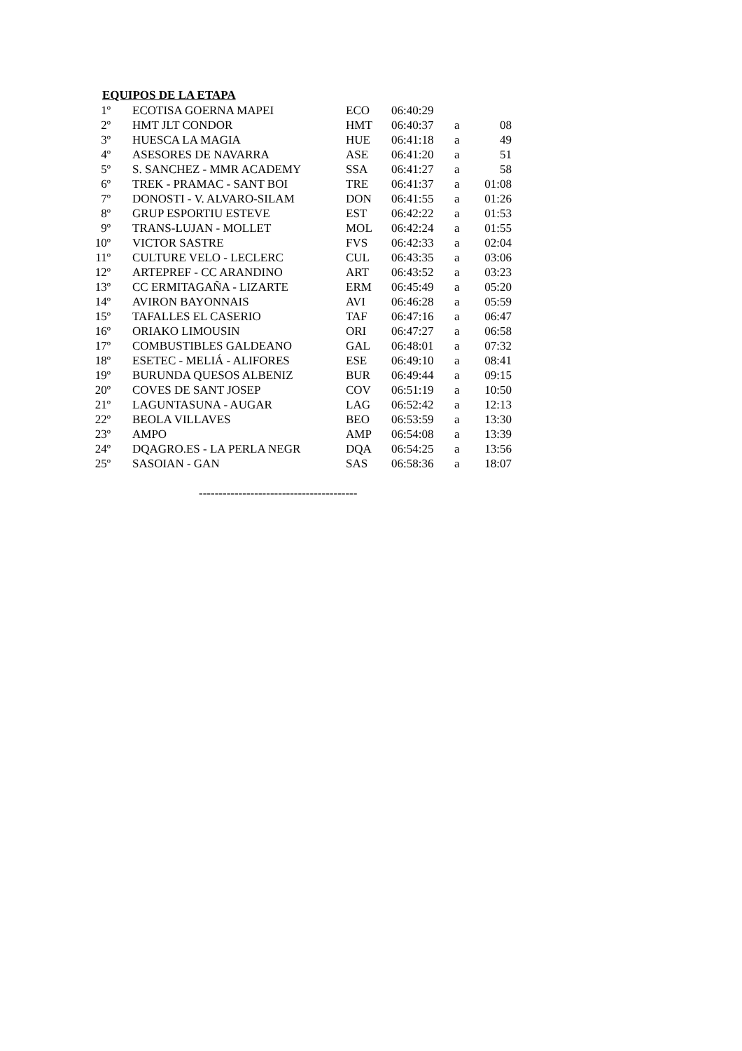EQUIPOS DE LA ETAPA
| 1º | ECOTISA GOERNA MAPEI | ECO | 06:40:29 | | |
| 2º | HMT JLT CONDOR | HMT | 06:40:37 | a | 08 |
| 3º | HUESCA LA MAGIA | HUE | 06:41:18 | a | 49 |
| 4º | ASESORES DE NAVARRA | ASE | 06:41:20 | a | 51 |
| 5º | S. SANCHEZ - MMR ACADEMY | SSA | 06:41:27 | a | 58 |
| 6º | TREK - PRAMAC - SANT BOI | TRE | 06:41:37 | a | 01:08 |
| 7º | DONOSTI - V. ALVARO-SILAM | DON | 06:41:55 | a | 01:26 |
| 8º | GRUP ESPORTIU ESTEVE | EST | 06:42:22 | a | 01:53 |
| 9º | TRANS-LUJAN - MOLLET | MOL | 06:42:24 | a | 01:55 |
| 10º | VICTOR SASTRE | FVS | 06:42:33 | a | 02:04 |
| 11º | CULTURE VELO - LECLERC | CUL | 06:43:35 | a | 03:06 |
| 12º | ARTEPREF - CC ARANDINO | ART | 06:43:52 | a | 03:23 |
| 13º | CC ERMITAGAÑA - LIZARTE | ERM | 06:45:49 | a | 05:20 |
| 14º | AVIRON BAYONNAIS | AVI | 06:46:28 | a | 05:59 |
| 15º | TAFALLES EL CASERIO | TAF | 06:47:16 | a | 06:47 |
| 16º | ORIAKO LIMOUSIN | ORI | 06:47:27 | a | 06:58 |
| 17º | COMBUSTIBLES GALDEANO | GAL | 06:48:01 | a | 07:32 |
| 18º | ESETEC - MELIÁ - ALIFORES | ESE | 06:49:10 | a | 08:41 |
| 19º | BURUNDA QUESOS ALBENIZ | BUR | 06:49:44 | a | 09:15 |
| 20º | COVES DE SANT JOSEP | COV | 06:51:19 | a | 10:50 |
| 21º | LAGUNTASUNA - AUGAR | LAG | 06:52:42 | a | 12:13 |
| 22º | BEOLA VILLAVES | BEO | 06:53:59 | a | 13:30 |
| 23º | AMPO | AMP | 06:54:08 | a | 13:39 |
| 24º | DQAGRO.ES - LA PERLA NEGR | DQA | 06:54:25 | a | 13:56 |
| 25º | SASOIAN - GAN | SAS | 06:58:36 | a | 18:07 |
----------------------------------------